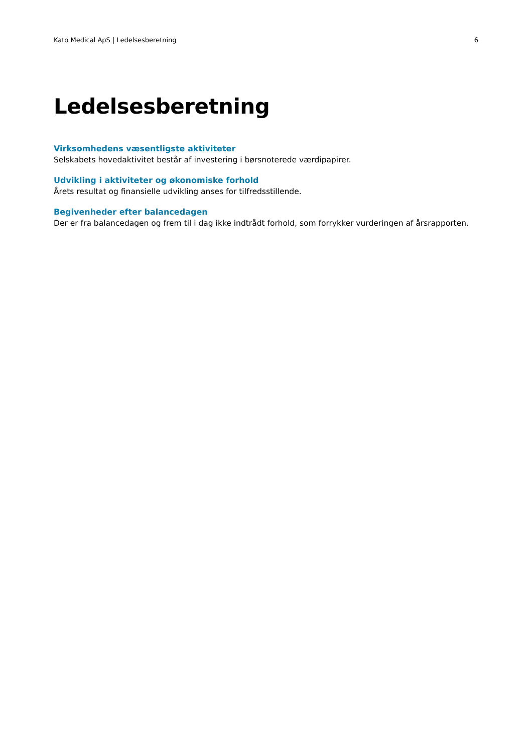Kato Medical ApS | Ledelsesberetning 6
Ledelsesberetning
Virksomhedens væsentligste aktiviteter
Selskabets hovedaktivitet består af investering i børsnoterede værdipapirer.
Udvikling i aktiviteter og økonomiske forhold
Årets resultat og finansielle udvikling anses for tilfredsstillende.
Begivenheder efter balancedagen
Der er fra balancedagen og frem til i dag ikke indtrådt forhold, som forrykker vurderingen af årsrapporten.